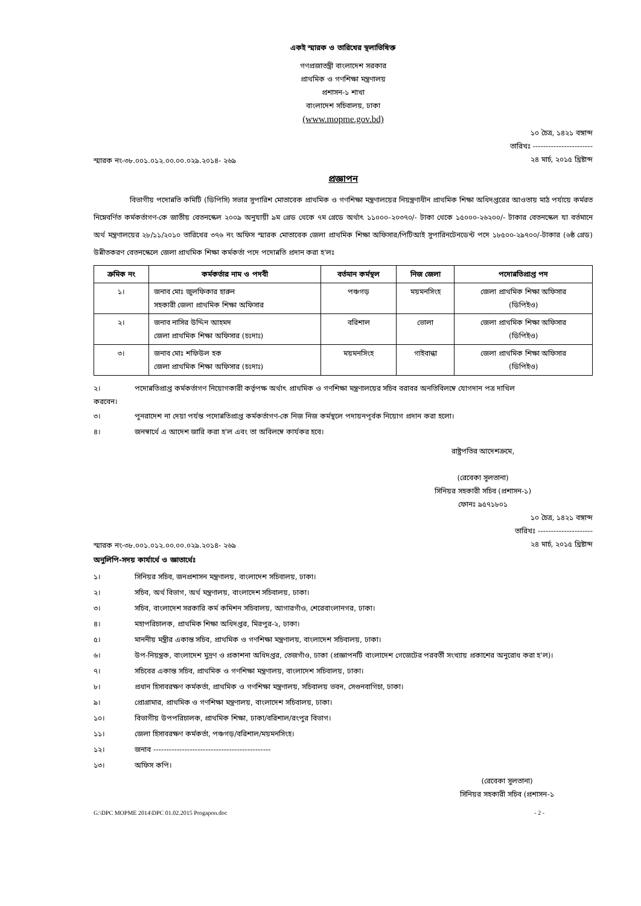একই স্মারক ও তারিখের স্থলাভিষিক্ত
গণপ্রজাতন্ত্রী বাংলাদেশ সরকার
প্রাথমিক ও গণশিক্ষা মন্ত্রণালয়
প্রশাসন-১ শাখা
বাংলাদেশ সচিবালয়, ঢাকা
(www.mopme.gov.bd)
স্মারক নং-৩৮.০০১.০১২.০০.০০.০২৯.২০১৪- ২৬৯
১০ চৈত্র, ১৪২১ বঙ্গাব্দ
তারিখঃ -----------------------
২৪ মার্চ, ২০১৫ খ্রিষ্টাব্দ
প্রজ্ঞাপন
বিভাগীয় পদোন্নতি কমিটি (ডিপিসি) সভার সুপারিশ মোতাবেক প্রাথমিক ও গণশিক্ষা মন্ত্রণালয়ের নিয়ন্ত্রণাধীন প্রাথমিক শিক্ষা অধিদপ্তরের আওতায় মাঠ পর্যায়ে কর্মরত নিম্নেবর্ণিত কর্মকর্তাগণ-কে জাতীয় বেতনস্কেল ২০০৯ অনুযায়ী ৯ম গ্রেড থেকে ৭ম গ্রেডে অর্থাৎ ১১০০০-২০৩৭০/- টাকা থেকে ১৫০০০-২৬২০০/- টাকার বেতনস্কেল যা বর্তমানে অর্থ মন্ত্রণালয়ের ২৮/১১/২০১০ তারিখের ৩৭৬ নং অফিস স্মারক মোতাবেক জেলা প্রাথমিক শিক্ষা অফিসার/পিটিআই সুপারিনটেনডেন্ট পদে ১৮৫০০-২৯৭০০/-টাকার (৬ষ্ঠ গ্রেড) উন্নীতকরণ বেতনস্কেলে জেলা প্রাথমিক শিক্ষা কর্মকর্তা পদে পদোন্নতি প্রদান করা হ'লঃ
| ক্রমিক নং | কর্মকর্তার নাম ও পদবী | বর্তমান কর্মস্থল | নিজ জেলা | পদোন্নতিপ্রাপ্ত পদ |
| --- | --- | --- | --- | --- |
| ১। | জনাব মোঃ জুলফিকার হারুন সহকারী জেলা প্রাথমিক শিক্ষা অফিসার | পঞ্চগড় | ময়মনসিংহ | জেলা প্রাথমিক শিক্ষা অফিসার (ডিপিইও) |
| ২। | জনাব নাসির উদ্দিন আহমদ জেলা প্রাথমিক শিক্ষা অফিসার (চঃদাঃ) | বরিশাল | ভোলা | জেলা প্রাথমিক শিক্ষা অফিসার (ডিপিইও) |
| ৩। | জনাব মোঃ শফিউল হক জেলা প্রাথমিক শিক্ষা অফিসার (চঃদাঃ) | ময়মনসিংহ | গাইবান্ধা | জেলা প্রাথমিক শিক্ষা অফিসার (ডিপিইও) |
২। পদোন্নতিপ্রাপ্ত কর্মকর্তাগণ নিয়োগকারী কর্তৃপক্ষ অর্থাৎ প্রাথমিক ও গণশিক্ষা মন্ত্রণালয়ের সচিব বরাবর অনতিবিলম্বে যোগদান পত্র দাখিল
করবেন।
৩। পুনরাদেশ না দেয়া পর্যন্ত পদোন্নতিপ্রাপ্ত কর্মকর্তাগণ-কে নিজ নিজ কর্মস্থলে পদায়নপূর্বক নিয়োগ প্রদান করা হলো।
৪। জনস্বার্থে এ আদেশ জারি করা হ'ল এবং তা অবিলম্বে কার্যকর হবে।
রাষ্ট্রপতির আদেশক্রমে,
(রেবেকা সুলতানা)
সিনিয়র সহকারী সচিব (প্রশাসন-১)
ফোনঃ ৯৫৭১৮০১
স্মারক নং-৩৮.০০১.০১২.০০.০০.০২৯.২০১৪- ২৬৯
১০ চৈত্র, ১৪২১ বঙ্গাব্দ
তারিখঃ ---------------------
২৪ মার্চ, ২০১৫ খ্রিষ্টাব্দ
অনুলিপি-সদয় কার্যার্থে ও জ্ঞাতার্থেঃ
১। সিনিয়র সচিব, জনপ্রশাসন মন্ত্রণালয়, বাংলাদেশ সচিবালয়, ঢাকা।
২। সচিব, অর্থ বিভাগ, অর্থ মন্ত্রণালয়, বাংলাদেশ সচিবালয়, ঢাকা।
৩। সচিব, বাংলাদেশ সরকারি কর্ম কমিশন সচিবালয়, আগারগাঁও, শেরেবাংলানগর, ঢাকা।
৪। মহাপরিচালক, প্রাথমিক শিক্ষা অধিদপ্তর, মিরপুর-২, ঢাকা।
৫। মাননীয় মন্ত্রীর একান্ত সচিব, প্রাথমিক ও গণশিক্ষা মন্ত্রণালয়, বাংলাদেশ সচিবালয়, ঢাকা।
৬। উপ-নিয়ন্ত্রক, বাংলাদেশ মুদ্রণ ও প্রকাশনা অধিদপ্তর, তেজগাঁও, ঢাকা (প্রজ্ঞাপনটি বাংলাদেশ গেজেটের পরবর্তী সংখ্যায় প্রকাশের অনুরোধ করা হ'ল)।
৭। সচিবের একান্ত সচিব, প্রাথমিক ও গণশিক্ষা মন্ত্রণালয়, বাংলাদেশ সচিবালয়, ঢাকা।
৮। প্রধান হিসাবরক্ষণ কর্মকর্তা, প্রাথমিক ও গণশিক্ষা মন্ত্রণালয়, সচিবালয় ভবন, সেগুনবাগিচা, ঢাকা।
৯। প্রোগ্রামার, প্রাথমিক ও গণশিক্ষা মন্ত্রণালয়, বাংলাদেশ সচিবালয়, ঢাকা।
১০। বিভাগীয় উপপরিচালক, প্রাথমিক শিক্ষা, ঢাকা/বরিশাল/রংপুর বিভাগ।
১১। জেলা হিসাবরক্ষণ কর্মকর্তা, পঞ্চগড়/বরিশাল/ময়মনসিংহ।
১২। জনাব ---------------------------------------------
১৩। অফিস কপি।
(রেবেকা সুলতানা)
সিনিয়র সহকারী সচিব (প্রশাসন-১
G:\DPC MOPME 2014\DPC 01.02.2015 Progapon.doc - 2 -